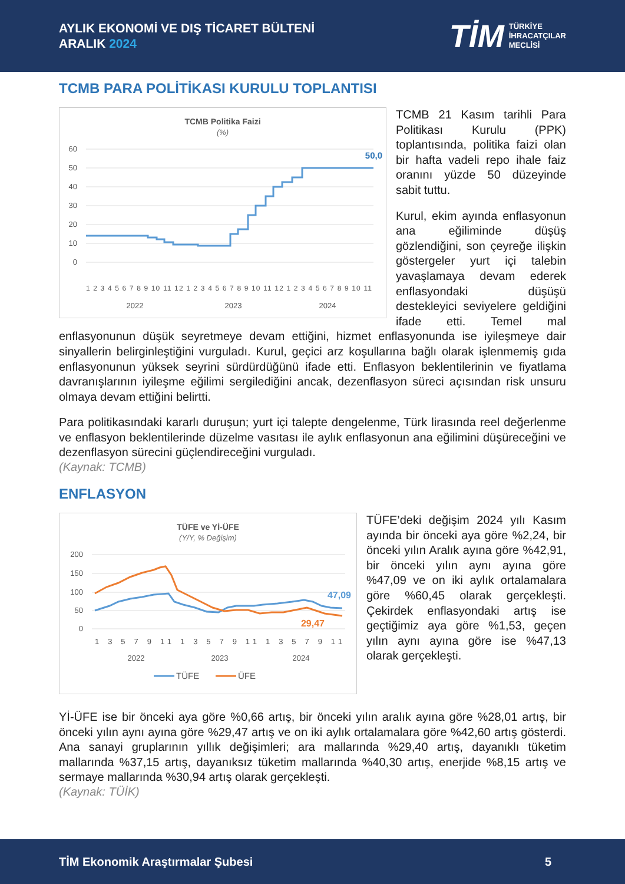AYLIK EKONOMİ VE DIŞ TİCARET BÜLTENİ
ARALIK 2024
TİM TÜRKİYE
İHRACATÇILAR
MECLİSİ
TCMB PARA POLİTİKASI KURULU TOPLANTISI
TCMB Politika Faizi
(%)
60
50
40
30
20
10
0
50,0
1 2 3 4 5 6 7 8 9 10 11 12 1 2 3 4 5 6 7 8 9 10 11 12 1 2 3 4 5 6 7 8 9 10 11
2022
2023
2024
TCMB 21 Kasım tarihli Para Politikası Kurulu (PPK) toplantısında, politika faizi olan bir hafta vadeli repo ihale faiz oranını yüzde 50 düzeyinde sabit tuttu.
Kurul, ekim ayında enflasyonun ana eğiliminde düşüş gözlendiğini, son çeyreğe ilişkin göstergeler yurt içi talebin yavaşlamaya devam ederek enflasyondaki düşüşü destekleyici seviyelere geldiğini ifade etti. Temel mal enflasyonunun düşük seyretmeye devam ettiğini, hizmet enflasyonunda ise iyileşmeye dair sinyallerin belirginleştiğini vurguladı. Kurul, geçici arz koşullarına bağlı olarak işlenmemiş gıda enflasyonunun yüksek seyrini sürdürdüğünü ifade etti. Enflasyon beklentilerinin ve fiyatlama davranışlarının iyileşme eğilimi sergilediğini ancak, dezenflasyon süreci açısından risk unsuru olmaya devam ettiğini belirtti.
Para politikasındaki kararlı duruşun; yurt içi talepte dengelenme, Türk lirasında reel değerlenme ve enflasyon beklentilerinde düzelme vasıtası ile aylık enflasyonun ana eğilimini düşüreceğini ve dezenflasyon sürecini güçlendireceğini vurguladı.
(Kaynak: TCMB)
ENFLASYON
TÜFE ve Yİ-ÜFE
(Y/Y, % Değişim)
200
150
100
50
0
47,09
29,47
1 3 5 7 9 11 1 3 5 7 9 11 1 3 5 7 9 11
2022
2023
2024
TÜFE
ÜFE
TÜFE’deki değişim 2024 yılı Kasım ayında bir önceki aya göre %2,24, bir önceki yılın Aralık ayına göre %42,91, bir önceki yılın aynı ayına göre %47,09 ve on iki aylık ortalamalara göre %60,45 olarak gerçekleşti. Çekirdek enflasyondaki artış ise geçtiğimiz aya göre %1,53, geçen yılın aynı ayına göre ise %47,13 olarak gerçekleşti.
Yİ-ÜFE ise bir önceki aya göre %0,66 artış, bir önceki yılın aralık ayına göre %28,01 artış, bir önceki yılın aynı ayına göre %29,47 artış ve on iki aylık ortalamalara göre %42,60 artış gösterdi. Ana sanayi gruplarının yıllık değişimleri; ara mallarında %29,40 artış, dayanıklı tüketim mallarında %37,15 artış, dayanıksız tüketim mallarında %40,30 artış, enerjide %8,15 artış ve sermaye mallarında %30,94 artış olarak gerçekleşti.
(Kaynak: TÜİK)
TİM Ekonomik Araştırmalar Şubesi 5